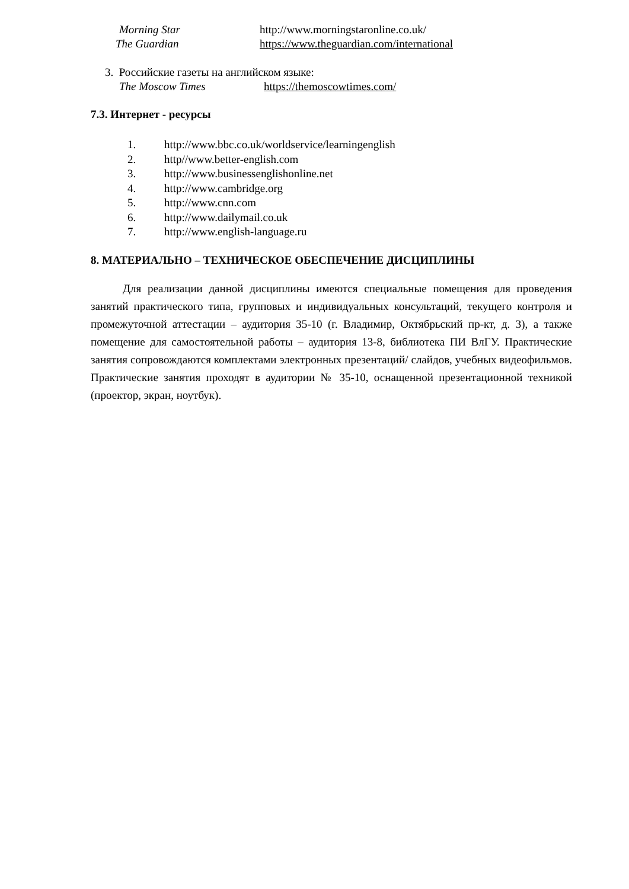Morning Star http://www.morningstaronline.co.uk/
The Guardian https://www.theguardian.com/international
3. Российские газеты на английском языке:
The Moscow Times https://themoscowtimes.com/
7.3. Интернет - ресурсы
1. http://www.bbc.co.uk/worldservice/learningenglish
2. http//www.better-english.com
3. http://www.businessenglishonline.net
4. http://www.cambridge.org
5. http://www.cnn.com
6. http://www.dailymail.co.uk
7. http://www.english-language.ru
8. МАТЕРИАЛЬНО – ТЕХНИЧЕСКОЕ ОБЕСПЕЧЕНИЕ ДИСЦИПЛИНЫ
Для реализации данной дисциплины имеются специальные помещения для проведения занятий практического типа, групповых и индивидуальных консультаций, текущего контроля и промежуточной аттестации – аудитория 35-10 (г. Владимир, Октябрьский пр-кт, д. 3), а также помещение для самостоятельной работы – аудитория 13-8, библиотека ПИ ВлГУ. Практические занятия сопровождаются комплектами электронных презентаций/ слайдов, учебных видеофильмов. Практические занятия проходят в аудитории № 35-10, оснащенной презентационной техникой (проектор, экран, ноутбук).